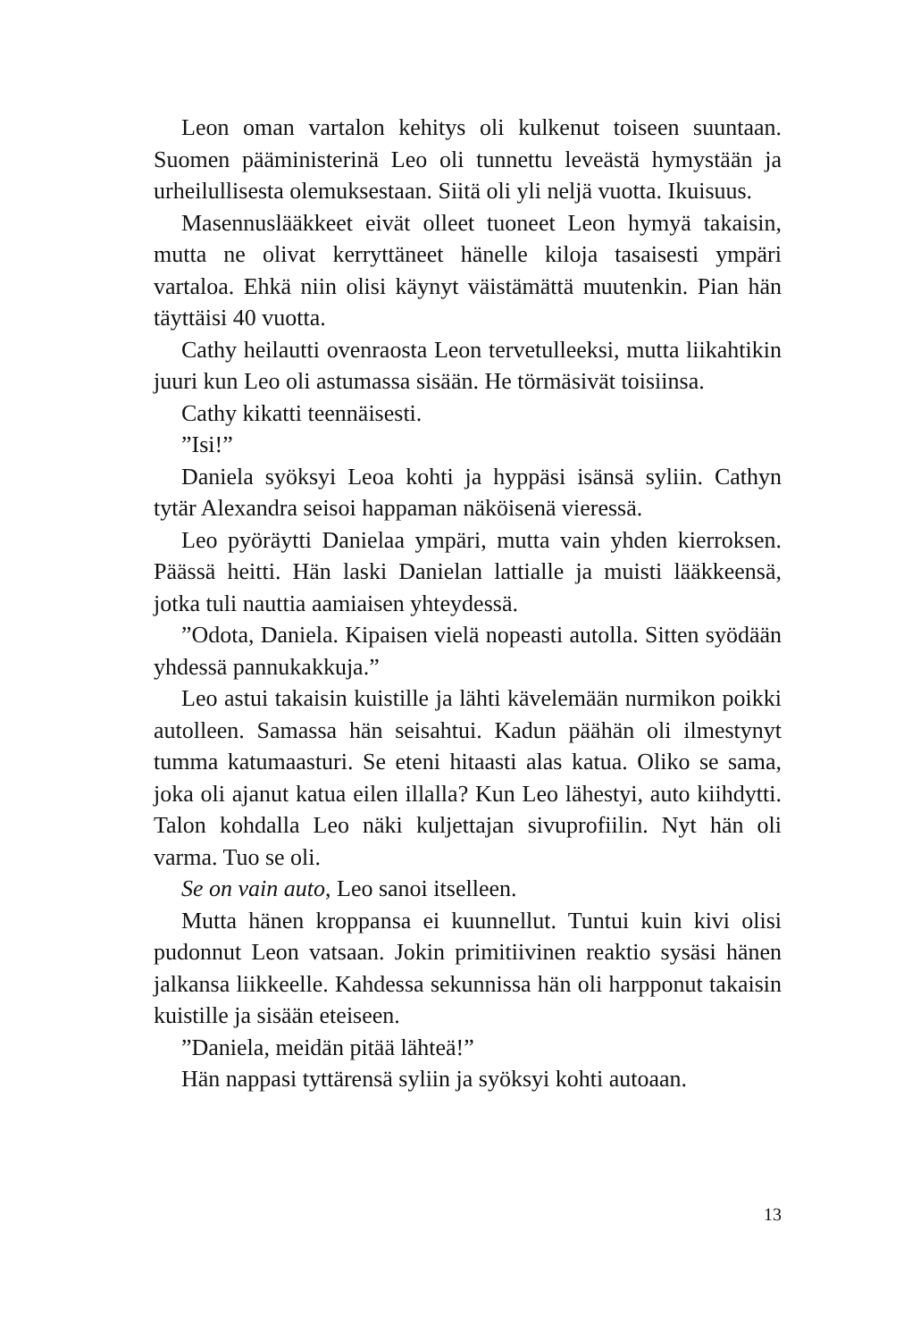Leon oman vartalon kehitys oli kulkenut toiseen suuntaan. Suomen pääministerinä Leo oli tunnettu leveästä hymystään ja urheilullisesta olemuksestaan. Siitä oli yli neljä vuotta. Ikuisuus.
Masennuslääkkeet eivät olleet tuoneet Leon hymyä takaisin, mutta ne olivat kerryttäneet hänelle kiloja tasaisesti ympäri vartaloa. Ehkä niin olisi käynyt väistämättä muutenkin. Pian hän täyttäisi 40 vuotta.
Cathy heilautti ovenraosta Leon tervetulleeksi, mutta liikahtikin juuri kun Leo oli astumassa sisään. He törmäsivät toisiinsa.
Cathy kikatti teennäisesti.
”Isi!”
Daniela syöksyi Leoa kohti ja hyppäsi isänsä syliin. Cathyn tytär Alexandra seisoi happaman näköisenä vieressä.
Leo pyöräytti Danielaa ympäri, mutta vain yhden kierroksen. Päässä heitti. Hän laski Danielan lattialle ja muisti lääkkeensä, jotka tuli nauttia aamiaisen yhteydessä.
”Odota, Daniela. Kipaisen vielä nopeasti autolla. Sitten syödään yhdessä pannukakkuja.”
Leo astui takaisin kuistille ja lähti kävelemään nurmikon poikki autolleen. Samassa hän seisahtui. Kadun päähän oli ilmestynyt tumma katumaasturi. Se eteni hitaasti alas katua. Oliko se sama, joka oli ajanut katua eilen illalla? Kun Leo lähestyi, auto kiihdytti. Talon kohdalla Leo näki kuljettajan sivuprofiilin. Nyt hän oli varma. Tuo se oli.
Se on vain auto, Leo sanoi itselleen.
Mutta hänen kroppansa ei kuunnellut. Tuntui kuin kivi olisi pudonnut Leon vatsaan. Jokin primitiivinen reaktio sysäsi hänen jalkansa liikkeelle. Kahdessa sekunnissa hän oli harpponut takaisin kuistille ja sisään eteiseen.
”Daniela, meidän pitää lähteä!”
Hän nappasi tyttärensä syliin ja syöksyi kohti autoaan.
13